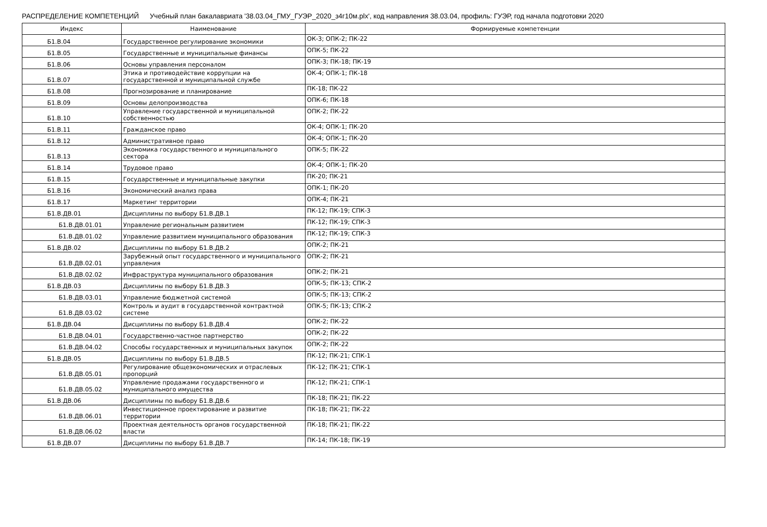РАСПРЕДЕЛЕНИЕ КОМПЕТЕНЦИЙ Учебный план бакалавриата '38.03.04_ГМУ_ГУЭР_2020_з4г10м.plx', код направления 38.03.04, профиль: ГУЭР, год начала подготовки 2020
| Индекс | Наименование | Формируемые компетенции |
| --- | --- | --- |
| Б1.В.04 | Государственное регулирование экономики | ОК-3; ОПК-2; ПК-22 |
| Б1.В.05 | Государственные и муниципальные финансы | ОПК-5; ПК-22 |
| Б1.В.06 | Основы управления персоналом | ОПК-3; ПК-18; ПК-19 |
| Б1.В.07 | Этика и противодействие коррупции на государственной и муниципальной службе | ОК-4; ОПК-1; ПК-18 |
| Б1.В.08 | Прогнозирование и планирование | ПК-18; ПК-22 |
| Б1.В.09 | Основы делопроизводства | ОПК-6; ПК-18 |
| Б1.В.10 | Управление государственной и муниципальной собственностью | ОПК-2; ПК-22 |
| Б1.В.11 | Гражданское право | ОК-4; ОПК-1; ПК-20 |
| Б1.В.12 | Административное право | ОК-4; ОПК-1; ПК-20 |
| Б1.В.13 | Экономика государственного и муниципального сектора | ОПК-5; ПК-22 |
| Б1.В.14 | Трудовое право | ОК-4; ОПК-1; ПК-20 |
| Б1.В.15 | Государственные и муниципальные закупки | ПК-20; ПК-21 |
| Б1.В.16 | Экономический анализ права | ОПК-1; ПК-20 |
| Б1.В.17 | Маркетинг территории | ОПК-4; ПК-21 |
| Б1.В.ДВ.01 | Дисциплины по выбору Б1.В.ДВ.1 | ПК-12; ПК-19; СПК-3 |
| Б1.В.ДВ.01.01 | Управление региональным развитием | ПК-12; ПК-19; СПК-3 |
| Б1.В.ДВ.01.02 | Управление развитием муниципального образования | ПК-12; ПК-19; СПК-3 |
| Б1.В.ДВ.02 | Дисциплины по выбору Б1.В.ДВ.2 | ОПК-2; ПК-21 |
| Б1.В.ДВ.02.01 | Зарубежный опыт государственного и муниципального управления | ОПК-2; ПК-21 |
| Б1.В.ДВ.02.02 | Инфраструктура муниципального образования | ОПК-2; ПК-21 |
| Б1.В.ДВ.03 | Дисциплины по выбору Б1.В.ДВ.3 | ОПК-5; ПК-13; СПК-2 |
| Б1.В.ДВ.03.01 | Управление бюджетной системой | ОПК-5; ПК-13; СПК-2 |
| Б1.В.ДВ.03.02 | Контроль и аудит в государственной контрактной системе | ОПК-5; ПК-13; СПК-2 |
| Б1.В.ДВ.04 | Дисциплины по выбору Б1.В.ДВ.4 | ОПК-2; ПК-22 |
| Б1.В.ДВ.04.01 | Государственно-частное партнерство | ОПК-2; ПК-22 |
| Б1.В.ДВ.04.02 | Способы государственных и муниципальных закупок | ОПК-2; ПК-22 |
| Б1.В.ДВ.05 | Дисциплины по выбору Б1.В.ДВ.5 | ПК-12; ПК-21; СПК-1 |
| Б1.В.ДВ.05.01 | Регулирование общеэкономических и отраслевых пропорций | ПК-12; ПК-21; СПК-1 |
| Б1.В.ДВ.05.02 | Управление продажами государственного и муниципального имущества | ПК-12; ПК-21; СПК-1 |
| Б1.В.ДВ.06 | Дисциплины по выбору Б1.В.ДВ.6 | ПК-18; ПК-21; ПК-22 |
| Б1.В.ДВ.06.01 | Инвестиционное проектирование и развитие территории | ПК-18; ПК-21; ПК-22 |
| Б1.В.ДВ.06.02 | Проектная деятельность органов государственной власти | ПК-18; ПК-21; ПК-22 |
| Б1.В.ДВ.07 | Дисциплины по выбору Б1.В.ДВ.7 | ПК-14; ПК-18; ПК-19 |